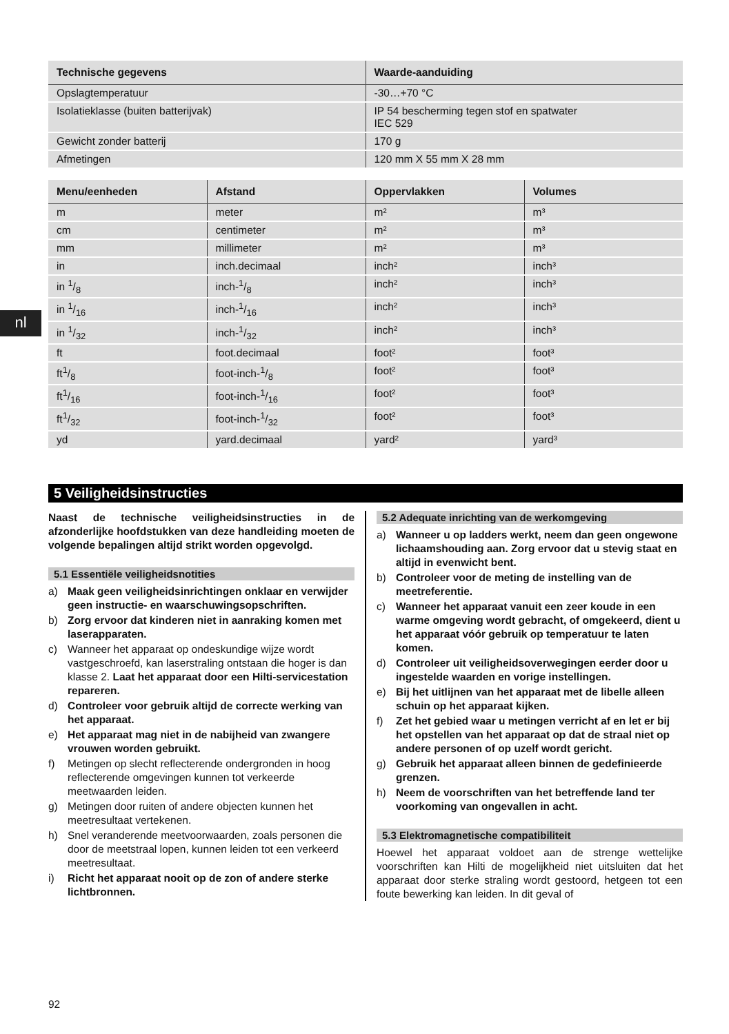nl
| Technische gegevens | Waarde-aanduiding |
| --- | --- |
| Opslagtemperatuur | -30…+70 °C |
| Isolatieklasse (buiten batterijvak) | IP 54 bescherming tegen stof en spatwater IEC 529 |
| Gewicht zonder batterij | 170 g |
| Afmetingen | 120 mm X 55 mm X 28 mm |
| Menu/eenheden | Afstand | Oppervlakken | Volumes |
| --- | --- | --- | --- |
| m | meter | m² | m³ |
| cm | centimeter | m² | m³ |
| mm | millimeter | m² | m³ |
| in | inch.decimaal | inch² | inch³ |
| in 1/8 | inch-1/8 | inch² | inch³ |
| in 1/16 | inch-1/16 | inch² | inch³ |
| in 1/32 | inch-1/32 | inch² | inch³ |
| ft | foot.decimaal | foot² | foot³ |
| ft1/8 | foot-inch-1/8 | foot² | foot³ |
| ft1/16 | foot-inch-1/16 | foot² | foot³ |
| ft1/32 | foot-inch-1/32 | foot² | foot³ |
| yd | yard.decimaal | yard² | yard³ |
5 Veiligheidsinstructies
Naast de technische veiligheidsinstructies in de afzonderlijke hoofdstukken van deze handleiding moeten de volgende bepalingen altijd strikt worden opgevolgd.
5.1 Essentiële veiligheidsnotities
a) Maak geen veiligheidsinrichtingen onklaar en verwijder geen instructie- en waarschuwingsopschriften.
b) Zorg ervoor dat kinderen niet in aanraking komen met laserapparaten.
c) Wanneer het apparaat op ondeskundige wijze wordt vastgeschroefd, kan laserstraling ontstaan die hoger is dan klasse 2. Laat het apparaat door een Hilti-servicestation repareren.
d) Controleer voor gebruik altijd de correcte werking van het apparaat.
e) Het apparaat mag niet in de nabijheid van zwangere vrouwen worden gebruikt.
f) Metingen op slecht reflecterende ondergronden in hoog reflecterende omgevingen kunnen tot verkeerde meetwaarden leiden.
g) Metingen door ruiten of andere objecten kunnen het meetresultaat vertekenen.
h) Snel veranderende meetvoorwaarden, zoals personen die door de meetstraal lopen, kunnen leiden tot een verkeerd meetresultaat.
i) Richt het apparaat nooit op de zon of andere sterke lichtbronnen.
5.2 Adequate inrichting van de werkomgeving
a) Wanneer u op ladders werkt, neem dan geen ongewone lichaamshouding aan. Zorg ervoor dat u stevig staat en altijd in evenwicht bent.
b) Controleer voor de meting de instelling van de meetreferentie.
c) Wanneer het apparaat vanuit een zeer koude in een warme omgeving wordt gebracht, of omgekeerd, dient u het apparaat vóór gebruik op temperatuur te laten komen.
d) Controleer uit veiligheidsoverwegingen eerder door u ingestelde waarden en vorige instellingen.
e) Bij het uitlijnen van het apparaat met de libelle alleen schuin op het apparaat kijken.
f) Zet het gebied waar u metingen verricht af en let er bij het opstellen van het apparaat op dat de straal niet op andere personen of op uzelf wordt gericht.
g) Gebruik het apparaat alleen binnen de gedefinieerde grenzen.
h) Neem de voorschriften van het betreffende land ter voorkoming van ongevallen in acht.
5.3 Elektromagnetische compatibiliteit
Hoewel het apparaat voldoet aan de strenge wettelijke voorschriften kan Hilti de mogelijkheid niet uitsluiten dat het apparaat door sterke straling wordt gestoord, hetgeen tot een foute bewerking kan leiden. In dit geval of
92